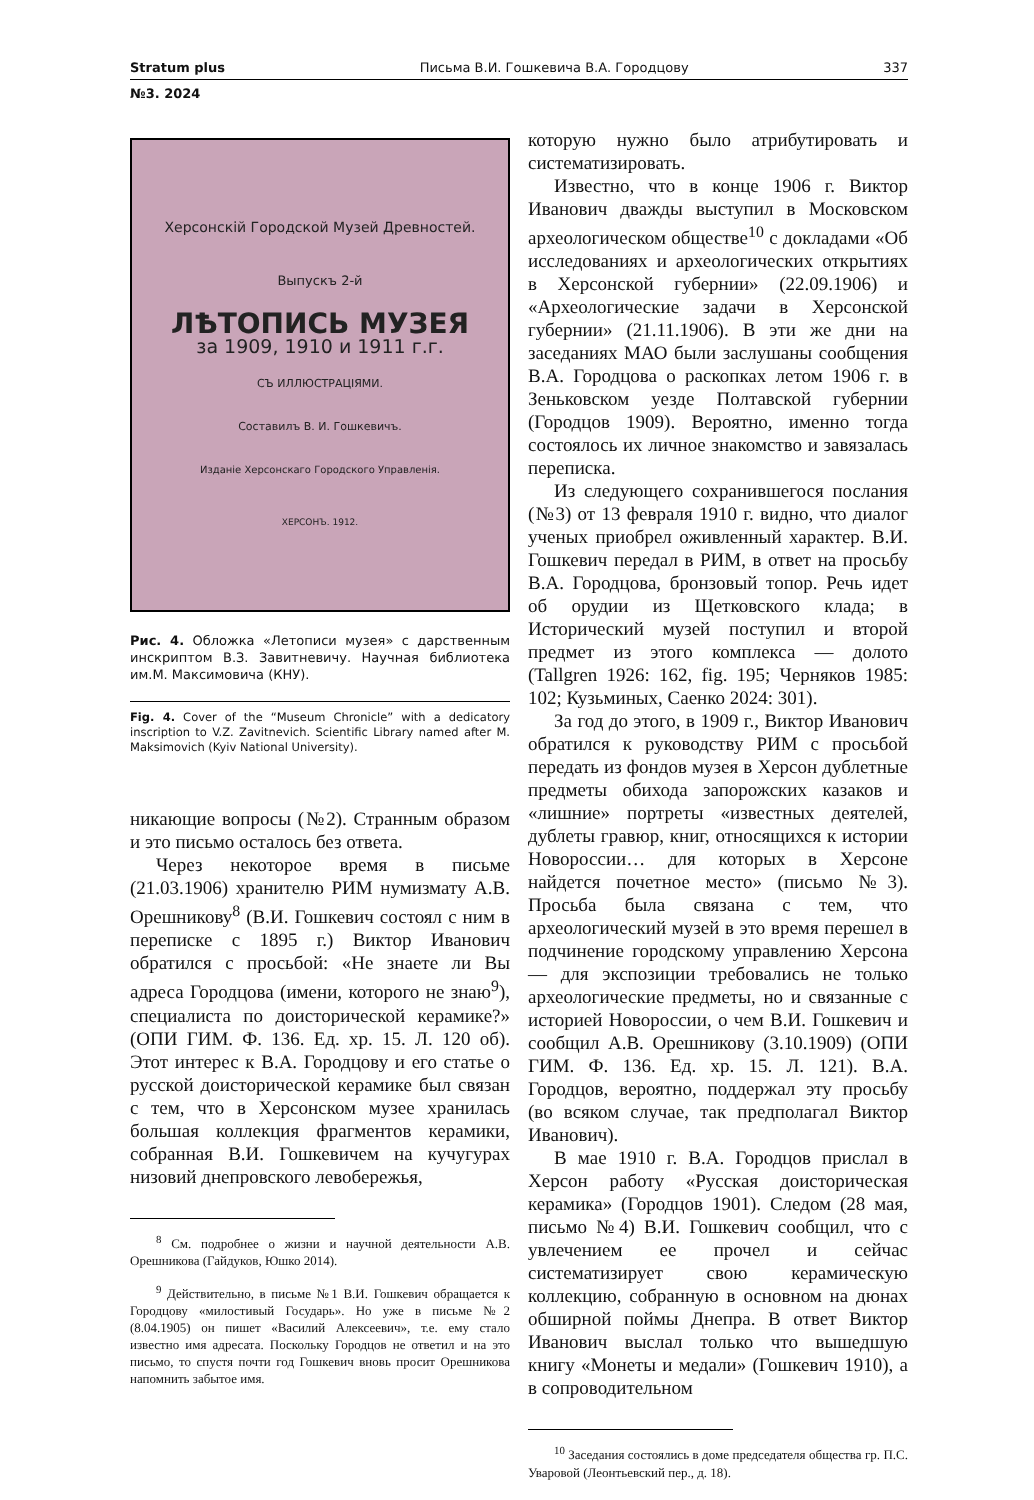Stratum plus Письма В.И. Гошкевича В.А. Городцову 337
№3. 2024
Херсонскій Городской Музей Древностей.
Выпускъ 2-й
ЛѢТОПИСЬ МУЗЕЯ
за 1909, 1910 и 1911 г.г.
СЪ ИЛЛЮСТРАЦІЯМИ.
Составилъ В. И. Гошкевичъ.
Изданіе Херсонскаго Городского Управленія.
ХЕРСОНЪ. 1912.
Рис. 4. Обложка «Летописи музея» с дарственным инскриптом В.З. Завитневичу. Научная библиотека им.М. Максимовича (КНУ).
Fig. 4. Cover of the “Museum Chronicle” with a dedicatory inscription to V.Z. Zavitnevich. Scientific Library named after M. Maksimovich (Kyiv National University).
никающие вопросы (№2). Странным образом и это письмо осталось без ответа.
Через некоторое время в письме (21.03.1906) хранителю РИМ нумизмату А.В. Орешникову<sup>8</sup> (В.И. Гошкевич состоял с ним в переписке с 1895 г.) Виктор Иванович обратился с просьбой: «Не знаете ли Вы адреса Городцова (имени, которого не знаю<sup>9</sup>), специалиста по доисторической керамике?» (ОПИ ГИМ. Ф. 136. Ед. хр. 15. Л. 120 об). Этот интерес к В.А. Городцову и его статье о русской доисторической керамике был связан с тем, что в Херсонском музее хранилась большая коллекция фрагментов керамики, собранная В.И. Гошкевичем на кучугурах низовий днепровского левобережья,
<sup>8</sup> См. подробнее о жизни и научной деятельности А.В. Орешникова (Гайдуков, Юшко 2014).
<sup>9</sup> Действительно, в письме №1 В.И. Гошкевич обращается к Городцову «милостивый Государь». Но уже в письме №2 (8.04.1905) он пишет «Василий Алексеевич», т.е. ему стало известно имя адресата. Поскольку Городцов не ответил и на это письмо, то спустя почти год Гошкевич вновь просит Орешникова напомнить забытое имя.
которую нужно было атрибутировать и систематизировать.
Известно, что в конце 1906 г. Виктор Иванович дважды выступил в Московском археологическом обществе<sup>10</sup> с докладами «Об исследованиях и археологических открытиях в Херсонской губернии» (22.09.1906) и «Археологические задачи в Херсонской губернии» (21.11.1906). В эти же дни на заседаниях МАО были заслушаны сообщения В.А. Городцова о раскопках летом 1906 г. в Зеньковском уезде Полтавской губернии (Городцов 1909). Вероятно, именно тогда состоялось их личное знакомство и завязалась переписка.
Из следующего сохранившегося послания (№3) от 13 февраля 1910 г. видно, что диалог ученых приобрел оживленный характер. В.И. Гошкевич передал в РИМ, в ответ на просьбу В.А. Городцова, бронзовый топор. Речь идет об орудии из Щетковского клада; в Исторический музей поступил и второй предмет из этого комплекса — долото (Tallgren 1926: 162, fig. 195; Черняков 1985: 102; Кузьминых, Саенко 2024: 301).
За год до этого, в 1909 г., Виктор Иванович обратился к руководству РИМ с просьбой передать из фондов музея в Херсон дублетные предметы обихода запорожских казаков и «лишние» портреты «известных деятелей, дублеты гравюр, книг, относящихся к истории Новороссии… для которых в Херсоне найдется почетное место» (письмо №3). Просьба была связана с тем, что археологический музей в это время перешел в подчинение городскому управлению Херсона — для экспозиции требовались не только археологические предметы, но и связанные с историей Новороссии, о чем В.И. Гошкевич и сообщил А.В. Орешникову (3.10.1909) (ОПИ ГИМ. Ф. 136. Ед. хр. 15. Л. 121). В.А. Городцов, вероятно, поддержал эту просьбу (во всяком случае, так предполагал Виктор Иванович).
В мае 1910 г. В.А. Городцов прислал в Херсон работу «Русская доисторическая керамика» (Городцов 1901). Следом (28 мая, письмо №4) В.И. Гошкевич сообщил, что с увлечением ее прочел и сейчас систематизирует свою керамическую коллекцию, собранную в основном на дюнах обширной поймы Днепра. В ответ Виктор Иванович выслал только что вышедшую книгу «Монеты и медали» (Гошкевич 1910), а в сопроводительном
<sup>10</sup> Заседания состоялись в доме председателя общества гр. П.С. Уваровой (Леонтьевский пер., д. 18).